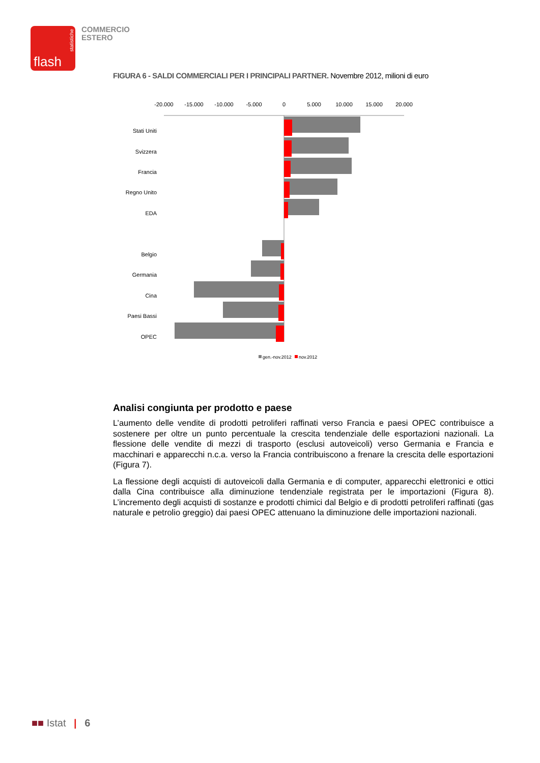statistiche
flash
COMMERCIO
ESTERO
FIGURA 6 - SALDI COMMERCIALI PER I PRINCIPALI PARTNER. Novembre 2012, milioni di euro
-20.000
-15.000
-10.000
-5.000
0
5.000
10.000
15.000
20.000
Stati Uniti
Svizzera
Francia
Regno Unito
EDA
Belgio
Germania
Cina
Paesi Bassi
OPEC
gen.-nov.2012
nov.2012
Analisi congiunta per prodotto e paese
L’aumento delle vendite di prodotti petroliferi raffinati verso Francia e paesi OPEC contribuisce a sostenere per oltre un punto percentuale la crescita tendenziale delle esportazioni nazionali. La flessione delle vendite di mezzi di trasporto (esclusi autoveicoli) verso Germania e Francia e macchinari e apparecchi n.c.a. verso la Francia contribuiscono a frenare la crescita delle esportazioni (Figura 7).
La flessione degli acquisti di autoveicoli dalla Germania e di computer, apparecchi elettronici e ottici dalla Cina contribuisce alla diminuzione tendenziale registrata per le importazioni (Figura 8). L’incremento degli acquisti di sostanze e prodotti chimici dal Belgio e di prodotti petroliferi raffinati (gas naturale e petrolio greggio) dai paesi OPEC attenuano la diminuzione delle importazioni nazionali.
■■ Istat | 6